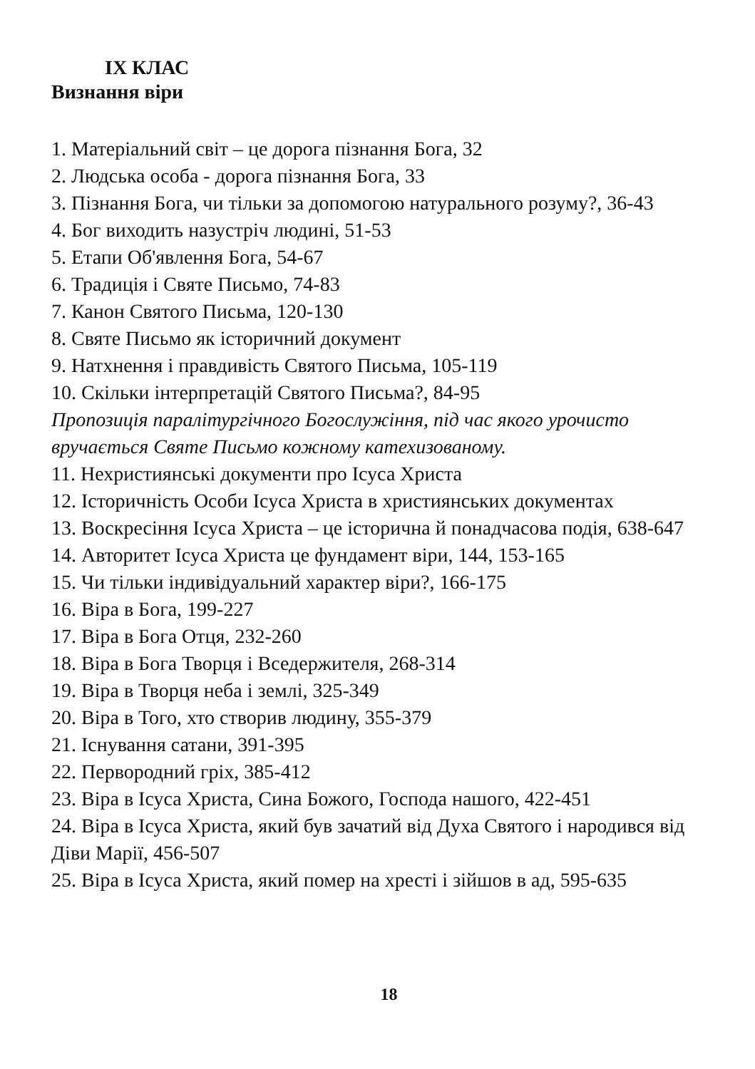IX КЛАС
Визнання віри
1. Матеріальний світ – це дорога пізнання Бога, 32
2. Людська особа - дорога пізнання Бога, 33
3. Пізнання Бога, чи тільки за допомогою натурального розуму?, 36-43
4. Бог виходить назустріч людині, 51-53
5. Етапи Об'явлення Бога, 54-67
6. Традиція і Святе Письмо, 74-83
7. Канон Святого Письма, 120-130
8. Святе Письмо як історичний документ
9. Натхнення і правдивість Святого Письма, 105-119
10. Скільки інтерпретацій Святого Письма?, 84-95
Пропозиція паралітургічного Богослужіння, під час якого урочисто вручається Святе Письмо кожному катехизованому.
11. Нехристиянські документи про Ісуса Христа
12. Історичність Особи Ісуса Христа в християнських документах
13. Воскресіння Ісуса Христа – це історична й понадчасова подія, 638-647
14. Авторитет Ісуса Христа це фундамент віри, 144, 153-165
15. Чи тільки індивідуальний характер віри?, 166-175
16. Віра в Бога, 199-227
17. Віра в Бога Отця, 232-260
18. Віра в Бога Творця і Вседержителя, 268-314
19. Віра в Творця неба і землі, 325-349
20. Віра в Того, хто створив людину, 355-379
21. Існування сатани, 391-395
22. Первородний гріх, 385-412
23. Віра в Ісуса Христа, Сина Божого, Господа нашого, 422-451
24. Віра в Ісуса Христа, який був зачатий від Духа Святого і народився від Діви Марії, 456-507
25. Віра в Ісуса Христа, який помер на хресті і зійшов в ад, 595-635
18